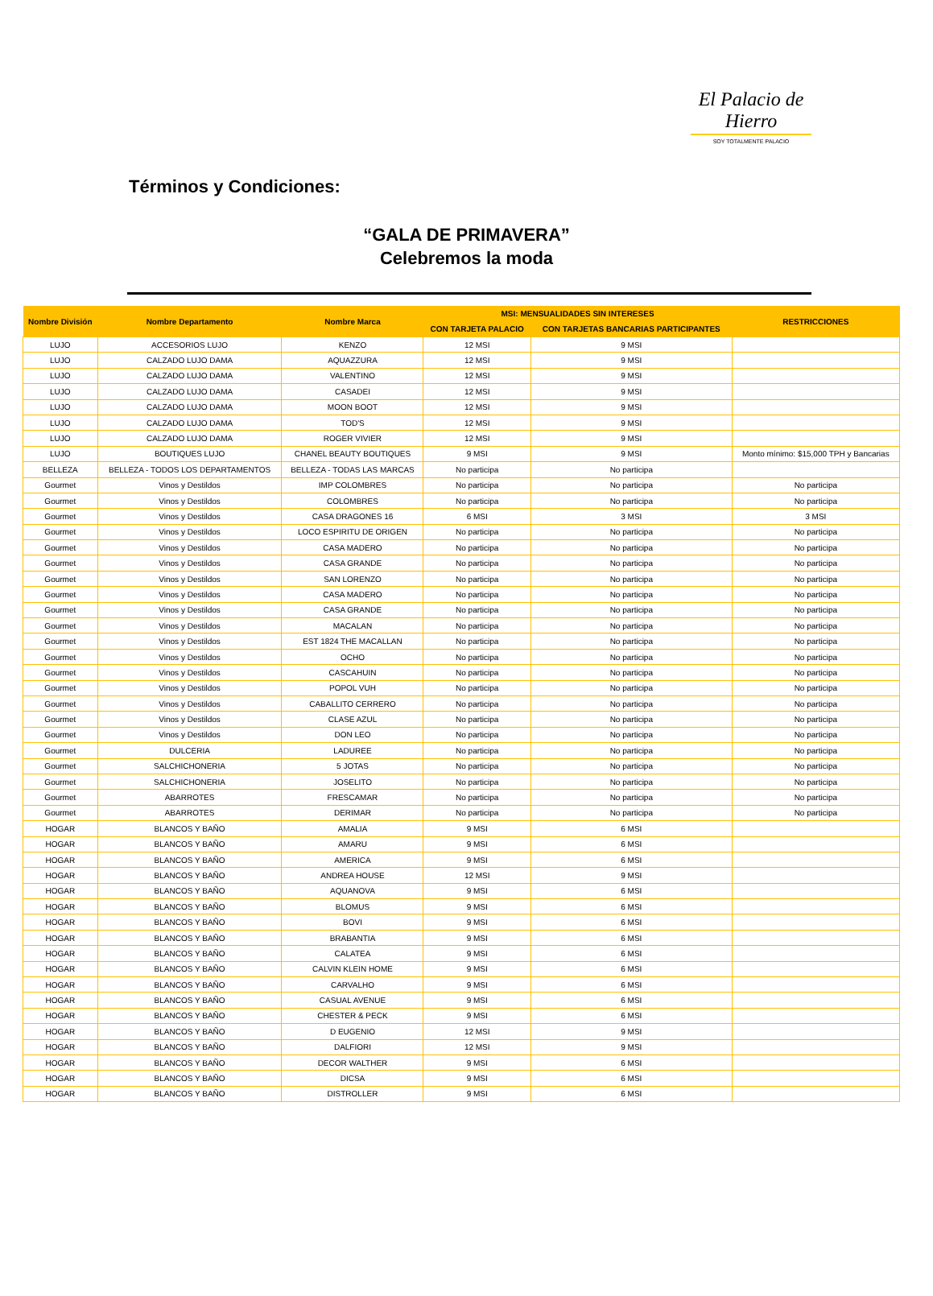El Palacio de Hierro
SOY TOTALMENTE PALACIO
Términos y Condiciones:
“GALA DE PRIMAVERA”
Celebremos la moda
| Nombre División | Nombre Departamento | Nombre Marca | MSI: MENSUALIDADES SIN INTERESES | | RESTRICCIONES |
| --- | --- | --- | --- | --- | --- |
| | | | CON TARJETA PALACIO | CON TARJETAS BANCARIAS PARTICIPANTES | |
| LUJO | ACCESORIOS LUJO | KENZO | 12 MSI | 9 MSI | |
| LUJO | CALZADO LUJO DAMA | AQUAZZURA | 12 MSI | 9 MSI | |
| LUJO | CALZADO LUJO DAMA | VALENTINO | 12 MSI | 9 MSI | |
| LUJO | CALZADO LUJO DAMA | CASADEI | 12 MSI | 9 MSI | |
| LUJO | CALZADO LUJO DAMA | MOON BOOT | 12 MSI | 9 MSI | |
| LUJO | CALZADO LUJO DAMA | TOD'S | 12 MSI | 9 MSI | |
| LUJO | CALZADO LUJO DAMA | ROGER VIVIER | 12 MSI | 9 MSI | |
| LUJO | BOUTIQUES LUJO | CHANEL BEAUTY BOUTIQUES | 9 MSI | 9 MSI | Monto mínimo: $15,000 TPH y Bancarias |
| BELLEZA | BELLEZA - TODOS LOS DEPARTAMENTOS | BELLEZA - TODAS LAS MARCAS | No participa | No participa | |
| Gourmet | Vinos y Destildos | IMP COLOMBRES | No participa | No participa | No participa |
| Gourmet | Vinos y Destildos | COLOMBRES | No participa | No participa | No participa |
| Gourmet | Vinos y Destildos | CASA DRAGONES 16 | 6 MSI | 3 MSI | 3 MSI |
| Gourmet | Vinos y Destildos | LOCO ESPIRITU DE ORIGEN | No participa | No participa | No participa |
| Gourmet | Vinos y Destildos | CASA MADERO | No participa | No participa | No participa |
| Gourmet | Vinos y Destildos | CASA GRANDE | No participa | No participa | No participa |
| Gourmet | Vinos y Destildos | SAN LORENZO | No participa | No participa | No participa |
| Gourmet | Vinos y Destildos | CASA MADERO | No participa | No participa | No participa |
| Gourmet | Vinos y Destildos | CASA GRANDE | No participa | No participa | No participa |
| Gourmet | Vinos y Destildos | MACALAN | No participa | No participa | No participa |
| Gourmet | Vinos y Destildos | EST 1824 THE MACALLAN | No participa | No participa | No participa |
| Gourmet | Vinos y Destildos | OCHO | No participa | No participa | No participa |
| Gourmet | Vinos y Destildos | CASCAHUIN | No participa | No participa | No participa |
| Gourmet | Vinos y Destildos | POPOL VUH | No participa | No participa | No participa |
| Gourmet | Vinos y Destildos | CABALLITO CERRERO | No participa | No participa | No participa |
| Gourmet | Vinos y Destildos | CLASE AZUL | No participa | No participa | No participa |
| Gourmet | Vinos y Destildos | DON LEO | No participa | No participa | No participa |
| Gourmet | DULCERIA | LADUREE | No participa | No participa | No participa |
| Gourmet | SALCHICHONERIA | 5 JOTAS | No participa | No participa | No participa |
| Gourmet | SALCHICHONERIA | JOSELITO | No participa | No participa | No participa |
| Gourmet | ABARROTES | FRESCAMAR | No participa | No participa | No participa |
| Gourmet | ABARROTES | DERIMAR | No participa | No participa | No participa |
| HOGAR | BLANCOS Y BAÑO | AMALIA | 9 MSI | 6 MSI | |
| HOGAR | BLANCOS Y BAÑO | AMARU | 9 MSI | 6 MSI | |
| HOGAR | BLANCOS Y BAÑO | AMERICA | 9 MSI | 6 MSI | |
| HOGAR | BLANCOS Y BAÑO | ANDREA HOUSE | 12 MSI | 9 MSI | |
| HOGAR | BLANCOS Y BAÑO | AQUANOVA | 9 MSI | 6 MSI | |
| HOGAR | BLANCOS Y BAÑO | BLOMUS | 9 MSI | 6 MSI | |
| HOGAR | BLANCOS Y BAÑO | BOVI | 9 MSI | 6 MSI | |
| HOGAR | BLANCOS Y BAÑO | BRABANTIA | 9 MSI | 6 MSI | |
| HOGAR | BLANCOS Y BAÑO | CALATEA | 9 MSI | 6 MSI | |
| HOGAR | BLANCOS Y BAÑO | CALVIN KLEIN HOME | 9 MSI | 6 MSI | |
| HOGAR | BLANCOS Y BAÑO | CARVALHO | 9 MSI | 6 MSI | |
| HOGAR | BLANCOS Y BAÑO | CASUAL AVENUE | 9 MSI | 6 MSI | |
| HOGAR | BLANCOS Y BAÑO | CHESTER & PECK | 9 MSI | 6 MSI | |
| HOGAR | BLANCOS Y BAÑO | D EUGENIO | 12 MSI | 9 MSI | |
| HOGAR | BLANCOS Y BAÑO | DALFIORI | 12 MSI | 9 MSI | |
| HOGAR | BLANCOS Y BAÑO | DECOR WALTHER | 9 MSI | 6 MSI | |
| HOGAR | BLANCOS Y BAÑO | DICSA | 9 MSI | 6 MSI | |
| HOGAR | BLANCOS Y BAÑO | DISTROLLER | 9 MSI | 6 MSI | |